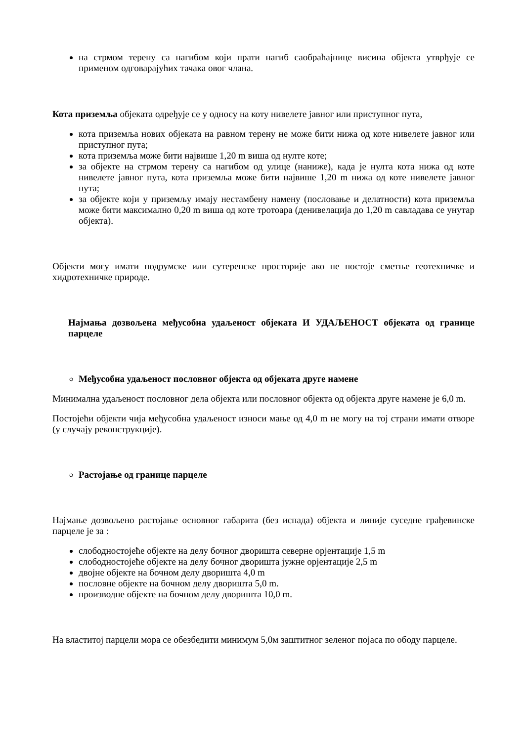на стрмом терену са нагибом који прати нагиб саобраћајнице висина објекта утврђује се применом одговарајућих тачака овог члана.
Кота приземља објеката одређује се у односу на коту нивелете јавног или приступног пута,
кота приземља нових објеката на равном терену не може бити нижа од коте нивелете јавног или приступног пута;
кота приземља може бити највише 1,20 m виша од нулте коте;
за објекте на стрмом терену са нагибом од улице (наниже), када је нулта кота нижа од коте нивелете јавног пута, кота приземља може бити највише 1,20 m нижа од коте нивелете јавног пута;
за објекте који у приземљу имају нестамбену намену (пословање и делатности) кота приземља може бити максимално 0,20 m виша од коте тротоара (денивелација до 1,20 m савладава се унутар објекта).
Објекти могу имати подрумске или сутеренске просторије ако не постоје сметње геотехничке и хидротехничке природе.
Најмања дозвољена међусобна удаљеност објеката И УДАЉЕНОСТ објеката од границе парцеле
Међусобна удаљеност пословног објекта од објеката друге намене
Минимална удаљеност пословног дела објекта или пословног објекта од објекта друге намене је 6,0 m.
Постојећи објекти чија међусобна удаљеност износи мање од 4,0 m не могу на тој страни имати отворе (у случају реконструкције).
Растојање од границе парцеле
Најмање дозвољено растојање основног габарита (без испада) објекта и линије суседне грађевинске парцеле је за :
слободностојеће објекте на делу бочног дворишта северне орјентације 1,5 m
слободностојеће објекте на делу бочног дворишта јужне орјентације 2,5 m
двојне објекте на бочном делу дворишта 4,0 m
пословне објекте на бочном делу дворишта 5,0 m.
производне објекте на бочном делу дворишта 10,0 m.
На властитој парцели мора се обезбедити минимум 5,0м заштитног зеленог појаса по ободу парцеле.